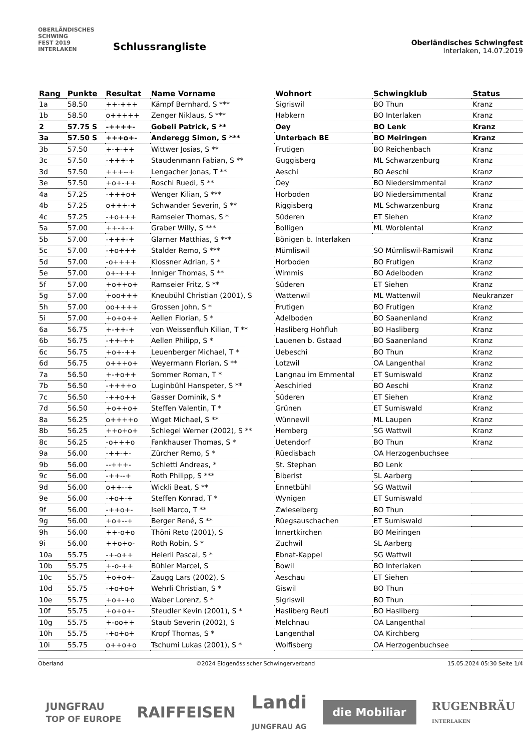OBERLÄNDISCHES
SCHWING
FEST 2019
INTERLAKEN
Schlussrangliste
Oberländisches Schwingfest
Interlaken, 14.07.2019
| Rang | Punkte | Resultat | Name Vorname | Wohnort | Schwingklub | Status |
| --- | --- | --- | --- | --- | --- | --- |
| 1a | 58.50 | ++-+++ | Kämpf Bernhard, S *** | Sigriswil | BO Thun | Kranz |
| 1b | 58.50 | o+++++ | Zenger Niklaus, S *** | Habkern | BO Interlaken | Kranz |
| 2 | 57.75 S | -++++- | Gobeli Patrick, S ** | Oey | BO Lenk | Kranz |
| 3a | 57.50 S | +++o+- | Anderegg Simon, S *** | Unterbach BE | BO Meiringen | Kranz |
| 3b | 57.50 | +-+-++ | Wittwer Josias, S ** | Frutigen | BO Reichenbach | Kranz |
| 3c | 57.50 | -+++-+ | Staudenmann Fabian, S ** | Guggisberg | ML Schwarzenburg | Kranz |
| 3d | 57.50 | +++--+ | Lengacher Jonas, T ** | Aeschi | BO Aeschi | Kranz |
| 3e | 57.50 | +o+-++ | Roschi Ruedi, S ** | Oey | BO Niedersimmental | Kranz |
| 4a | 57.25 | -+++o+ | Wenger Kilian, S *** | Horboden | BO Niedersimmental | Kranz |
| 4b | 57.25 | o+++-+ | Schwander Severin, S ** | Riggisberg | ML Schwarzenburg | Kranz |
| 4c | 57.25 | -+o+++ | Ramseier Thomas, S * | Süderen | ET Siehen | Kranz |
| 5a | 57.00 | ++-+-+ | Graber Willy, S *** | Bolligen | ML Worblental | Kranz |
| 5b | 57.00 | -+++-+ | Glarner Matthias, S *** | Bönigen b. Interlaken | | Kranz |
| 5c | 57.00 | -+o+++ | Stalder Remo, S *** | Mümliswil | SO Mümliswil-Ramiswil | Kranz |
| 5d | 57.00 | -o++++ | Klossner Adrian, S * | Horboden | BO Frutigen | Kranz |
| 5e | 57.00 | o+-+++ | Inniger Thomas, S ** | Wimmis | BO Adelboden | Kranz |
| 5f | 57.00 | +o++o+ | Ramseier Fritz, S ** | Süderen | ET Siehen | Kranz |
| 5g | 57.00 | +oo+++ | Kneubühl Christian (2001), S | Wattenwil | ML Wattenwil | Neukranzer |
| 5h | 57.00 | oo++++ | Grossen John, S * | Frutigen | BO Frutigen | Kranz |
| 5i | 57.00 | +o+o++ | Aellen Florian, S * | Adelboden | BO Saanenland | Kranz |
| 6a | 56.75 | +-++-+ | von Weissenfluh Kilian, T ** | Hasliberg Hohfluh | BO Hasliberg | Kranz |
| 6b | 56.75 | -++-++ | Aellen Philipp, S * | Lauenen b. Gstaad | BO Saanenland | Kranz |
| 6c | 56.75 | +o+-++ | Leuenberger Michael, T * | Uebeschi | BO Thun | Kranz |
| 6d | 56.75 | o+++o+ | Weyermann Florian, S ** | Lotzwil | OA Langenthal | Kranz |
| 7a | 56.50 | +-+o++ | Sommer Roman, T * | Langnau im Emmental | ET Sumiswald | Kranz |
| 7b | 56.50 | -++++o | Luginbühl Hanspeter, S ** | Aeschiried | BO Aeschi | Kranz |
| 7c | 56.50 | -++o++ | Gasser Dominik, S * | Süderen | ET Siehen | Kranz |
| 7d | 56.50 | +o++o+ | Steffen Valentin, T * | Grünen | ET Sumiswald | Kranz |
| 8a | 56.25 | o++++o | Wiget Michael, S ** | Wünnewil | ML Laupen | Kranz |
| 8b | 56.25 | ++o+o+ | Schlegel Werner (2002), S ** | Hemberg | SG Wattwil | Kranz |
| 8c | 56.25 | -o+++o | Fankhauser Thomas, S * | Uetendorf | BO Thun | Kranz |
| 9a | 56.00 | -++-+- | Zürcher Remo, S * | Rüedisbach | OA Herzogenbuchsee | |
| 9b | 56.00 | --+++- | Schletti Andreas, * | St. Stephan | BO Lenk | |
| 9c | 56.00 | -++--+ | Roth Philipp, S *** | Biberist | SL Aarberg | |
| 9d | 56.00 | o++--+ | Wickli Beat, S ** | Ennetbühl | SG Wattwil | |
| 9e | 56.00 | -+o+-+ | Steffen Konrad, T * | Wynigen | ET Sumiswald | |
| 9f | 56.00 | -++o+- | Iseli Marco, T ** | Zwieselberg | BO Thun | |
| 9g | 56.00 | +o+--+ | Berger René, S ** | Rüegsauschachen | ET Sumiswald | |
| 9h | 56.00 | ++-o+o | Thöni Reto (2001), S | Innertkirchen | BO Meiringen | |
| 9i | 56.00 | ++o+o- | Roth Robin, S * | Zuchwil | SL Aarberg | |
| 10a | 55.75 | -+-o++ | Heierli Pascal, S * | Ebnat-Kappel | SG Wattwil | |
| 10b | 55.75 | +-o-++ | Bühler Marcel, S | Bowil | BO Interlaken | |
| 10c | 55.75 | +o+o+- | Zaugg Lars (2002), S | Aeschau | ET Siehen | |
| 10d | 55.75 | -+o+o+ | Wehrli Christian, S * | Giswil | BO Thun | |
| 10e | 55.75 | +o+-+o | Waber Lorenz, S * | Sigriswil | BO Thun | |
| 10f | 55.75 | +o+o+- | Steudler Kevin (2001), S * | Hasliberg Reuti | BO Hasliberg | |
| 10g | 55.75 | +-oo++ | Staub Severin (2002), S | Melchnau | OA Langenthal | |
| 10h | 55.75 | -+o+o+ | Kropf Thomas, S * | Langenthal | OA Kirchberg | |
| 10i | 55.75 | o++o+o | Tschumi Lukas (2001), S * | Wolfisberg | OA Herzogenbuchsee | |
Oberland ©2024 Eidgenössischer Schwingerverband 15.05.2024 05:30 Seite 1/4
JUNGFRAU
TOP OF EUROPE RAIFFEISEN Landi
JUNGFRAU AG die Mobiliar RUGENBRÄU
INTERLAKEN